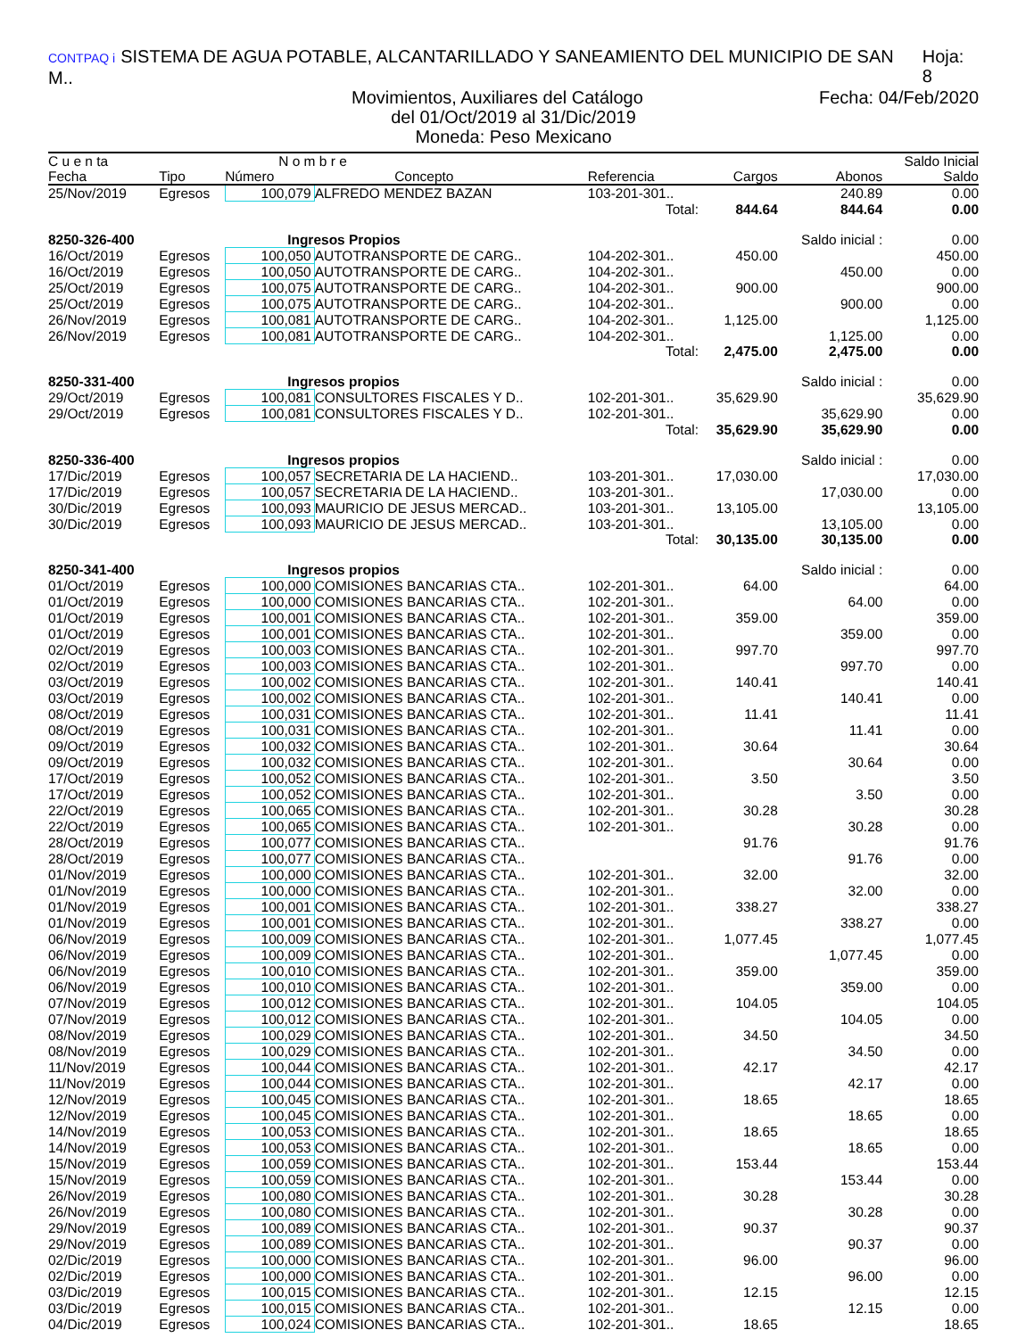CONTPAQ i SISTEMA DE AGUA POTABLE, ALCANTARILLADO Y SANEAMIENTO DEL MUNICIPIO DE SAN M.. Hoja: 8
Movimientos, Auxiliares del Catálogo Fecha: 04/Feb/2020
del 01/Oct/2019 al 31/Dic/2019
Moneda: Peso Mexicano
| C u e n ta | | N o m b r e | | | | | Saldo Inicial |
| --- | --- | --- | --- | --- | --- | --- | --- |
| Fecha | Tipo | Número | Concepto | Referencia | Cargos | Abonos | Saldo |
| 25/Nov/2019 | Egresos | 100,079 | ALFREDO MENDEZ BAZAN | 103-201-301.. | | 240.89 | 0.00 |
| | | | | Total: | 844.64 | 844.64 | 0.00 |
| 8250-326-400 | | Ingresos Propios | | | | Saldo inicial : | 0.00 |
| 16/Oct/2019 | Egresos | 100,050 | AUTOTRANSPORTE DE CARG.. | 104-202-301.. | 450.00 | | 450.00 |
| 16/Oct/2019 | Egresos | 100,050 | AUTOTRANSPORTE DE CARG.. | 104-202-301.. | | 450.00 | 0.00 |
| 25/Oct/2019 | Egresos | 100,075 | AUTOTRANSPORTE DE CARG.. | 104-202-301.. | 900.00 | | 900.00 |
| 25/Oct/2019 | Egresos | 100,075 | AUTOTRANSPORTE DE CARG.. | 104-202-301.. | | 900.00 | 0.00 |
| 26/Nov/2019 | Egresos | 100,081 | AUTOTRANSPORTE DE CARG.. | 104-202-301.. | 1,125.00 | | 1,125.00 |
| 26/Nov/2019 | Egresos | 100,081 | AUTOTRANSPORTE DE CARG.. | 104-202-301.. | | 1,125.00 | 0.00 |
| | | | | Total: | 2,475.00 | 2,475.00 | 0.00 |
| 8250-331-400 | | Ingresos propios | | | | Saldo inicial : | 0.00 |
| 29/Oct/2019 | Egresos | 100,081 | CONSULTORES FISCALES Y D.. | 102-201-301.. | 35,629.90 | | 35,629.90 |
| 29/Oct/2019 | Egresos | 100,081 | CONSULTORES FISCALES Y D.. | 102-201-301.. | | 35,629.90 | 0.00 |
| | | | | Total: | 35,629.90 | 35,629.90 | 0.00 |
| 8250-336-400 | | Ingresos propios | | | | Saldo inicial : | 0.00 |
| 17/Dic/2019 | Egresos | 100,057 | SECRETARIA DE LA HACIEND.. | 103-201-301.. | 17,030.00 | | 17,030.00 |
| 17/Dic/2019 | Egresos | 100,057 | SECRETARIA DE LA HACIEND.. | 103-201-301.. | | 17,030.00 | 0.00 |
| 30/Dic/2019 | Egresos | 100,093 | MAURICIO DE JESUS MERCAD.. | 103-201-301.. | 13,105.00 | | 13,105.00 |
| 30/Dic/2019 | Egresos | 100,093 | MAURICIO DE JESUS MERCAD.. | 103-201-301.. | | 13,105.00 | 0.00 |
| | | | | Total: | 30,135.00 | 30,135.00 | 0.00 |
| 8250-341-400 | | Ingresos propios | | | | Saldo inicial : | 0.00 |
| 01/Oct/2019 | Egresos | 100,000 | COMISIONES BANCARIAS CTA.. | 102-201-301.. | 64.00 | | 64.00 |
| 01/Oct/2019 | Egresos | 100,000 | COMISIONES BANCARIAS CTA.. | 102-201-301.. | | 64.00 | 0.00 |
| 01/Oct/2019 | Egresos | 100,001 | COMISIONES BANCARIAS CTA.. | 102-201-301.. | 359.00 | | 359.00 |
| 01/Oct/2019 | Egresos | 100,001 | COMISIONES BANCARIAS CTA.. | 102-201-301.. | | 359.00 | 0.00 |
| 02/Oct/2019 | Egresos | 100,003 | COMISIONES BANCARIAS CTA.. | 102-201-301.. | 997.70 | | 997.70 |
| 02/Oct/2019 | Egresos | 100,003 | COMISIONES BANCARIAS CTA.. | 102-201-301.. | | 997.70 | 0.00 |
| 03/Oct/2019 | Egresos | 100,002 | COMISIONES BANCARIAS CTA.. | 102-201-301.. | 140.41 | | 140.41 |
| 03/Oct/2019 | Egresos | 100,002 | COMISIONES BANCARIAS CTA.. | 102-201-301.. | | 140.41 | 0.00 |
| 08/Oct/2019 | Egresos | 100,031 | COMISIONES BANCARIAS CTA.. | 102-201-301.. | 11.41 | | 11.41 |
| 08/Oct/2019 | Egresos | 100,031 | COMISIONES BANCARIAS CTA.. | 102-201-301.. | | 11.41 | 0.00 |
| 09/Oct/2019 | Egresos | 100,032 | COMISIONES BANCARIAS CTA.. | 102-201-301.. | 30.64 | | 30.64 |
| 09/Oct/2019 | Egresos | 100,032 | COMISIONES BANCARIAS CTA.. | 102-201-301.. | | 30.64 | 0.00 |
| 17/Oct/2019 | Egresos | 100,052 | COMISIONES BANCARIAS CTA.. | 102-201-301.. | 3.50 | | 3.50 |
| 17/Oct/2019 | Egresos | 100,052 | COMISIONES BANCARIAS CTA.. | 102-201-301.. | | 3.50 | 0.00 |
| 22/Oct/2019 | Egresos | 100,065 | COMISIONES BANCARIAS CTA.. | 102-201-301.. | 30.28 | | 30.28 |
| 22/Oct/2019 | Egresos | 100,065 | COMISIONES BANCARIAS CTA.. | 102-201-301.. | | 30.28 | 0.00 |
| 28/Oct/2019 | Egresos | 100,077 | COMISIONES BANCARIAS CTA.. | | 91.76 | | 91.76 |
| 28/Oct/2019 | Egresos | 100,077 | COMISIONES BANCARIAS CTA.. | | | 91.76 | 0.00 |
| 01/Nov/2019 | Egresos | 100,000 | COMISIONES BANCARIAS CTA.. | 102-201-301.. | 32.00 | | 32.00 |
| 01/Nov/2019 | Egresos | 100,000 | COMISIONES BANCARIAS CTA.. | 102-201-301.. | | 32.00 | 0.00 |
| 01/Nov/2019 | Egresos | 100,001 | COMISIONES BANCARIAS CTA.. | 102-201-301.. | 338.27 | | 338.27 |
| 01/Nov/2019 | Egresos | 100,001 | COMISIONES BANCARIAS CTA.. | 102-201-301.. | | 338.27 | 0.00 |
| 06/Nov/2019 | Egresos | 100,009 | COMISIONES BANCARIAS CTA.. | 102-201-301.. | 1,077.45 | | 1,077.45 |
| 06/Nov/2019 | Egresos | 100,009 | COMISIONES BANCARIAS CTA.. | 102-201-301.. | | 1,077.45 | 0.00 |
| 06/Nov/2019 | Egresos | 100,010 | COMISIONES BANCARIAS CTA.. | 102-201-301.. | 359.00 | | 359.00 |
| 06/Nov/2019 | Egresos | 100,010 | COMISIONES BANCARIAS CTA.. | 102-201-301.. | | 359.00 | 0.00 |
| 07/Nov/2019 | Egresos | 100,012 | COMISIONES BANCARIAS CTA.. | 102-201-301.. | 104.05 | | 104.05 |
| 07/Nov/2019 | Egresos | 100,012 | COMISIONES BANCARIAS CTA.. | 102-201-301.. | | 104.05 | 0.00 |
| 08/Nov/2019 | Egresos | 100,029 | COMISIONES BANCARIAS CTA.. | 102-201-301.. | 34.50 | | 34.50 |
| 08/Nov/2019 | Egresos | 100,029 | COMISIONES BANCARIAS CTA.. | 102-201-301.. | | 34.50 | 0.00 |
| 11/Nov/2019 | Egresos | 100,044 | COMISIONES BANCARIAS CTA.. | 102-201-301.. | 42.17 | | 42.17 |
| 11/Nov/2019 | Egresos | 100,044 | COMISIONES BANCARIAS CTA.. | 102-201-301.. | | 42.17 | 0.00 |
| 12/Nov/2019 | Egresos | 100,045 | COMISIONES BANCARIAS CTA.. | 102-201-301.. | 18.65 | | 18.65 |
| 12/Nov/2019 | Egresos | 100,045 | COMISIONES BANCARIAS CTA.. | 102-201-301.. | | 18.65 | 0.00 |
| 14/Nov/2019 | Egresos | 100,053 | COMISIONES BANCARIAS CTA.. | 102-201-301.. | 18.65 | | 18.65 |
| 14/Nov/2019 | Egresos | 100,053 | COMISIONES BANCARIAS CTA.. | 102-201-301.. | | 18.65 | 0.00 |
| 15/Nov/2019 | Egresos | 100,059 | COMISIONES BANCARIAS CTA.. | 102-201-301.. | 153.44 | | 153.44 |
| 15/Nov/2019 | Egresos | 100,059 | COMISIONES BANCARIAS CTA.. | 102-201-301.. | | 153.44 | 0.00 |
| 26/Nov/2019 | Egresos | 100,080 | COMISIONES BANCARIAS CTA.. | 102-201-301.. | 30.28 | | 30.28 |
| 26/Nov/2019 | Egresos | 100,080 | COMISIONES BANCARIAS CTA.. | 102-201-301.. | | 30.28 | 0.00 |
| 29/Nov/2019 | Egresos | 100,089 | COMISIONES BANCARIAS CTA.. | 102-201-301.. | 90.37 | | 90.37 |
| 29/Nov/2019 | Egresos | 100,089 | COMISIONES BANCARIAS CTA.. | 102-201-301.. | | 90.37 | 0.00 |
| 02/Dic/2019 | Egresos | 100,000 | COMISIONES BANCARIAS CTA.. | 102-201-301.. | 96.00 | | 96.00 |
| 02/Dic/2019 | Egresos | 100,000 | COMISIONES BANCARIAS CTA.. | 102-201-301.. | | 96.00 | 0.00 |
| 03/Dic/2019 | Egresos | 100,015 | COMISIONES BANCARIAS CTA.. | 102-201-301.. | 12.15 | | 12.15 |
| 03/Dic/2019 | Egresos | 100,015 | COMISIONES BANCARIAS CTA.. | 102-201-301.. | | 12.15 | 0.00 |
| 04/Dic/2019 | Egresos | 100,024 | COMISIONES BANCARIAS CTA.. | 102-201-301.. | 18.65 | | 18.65 |